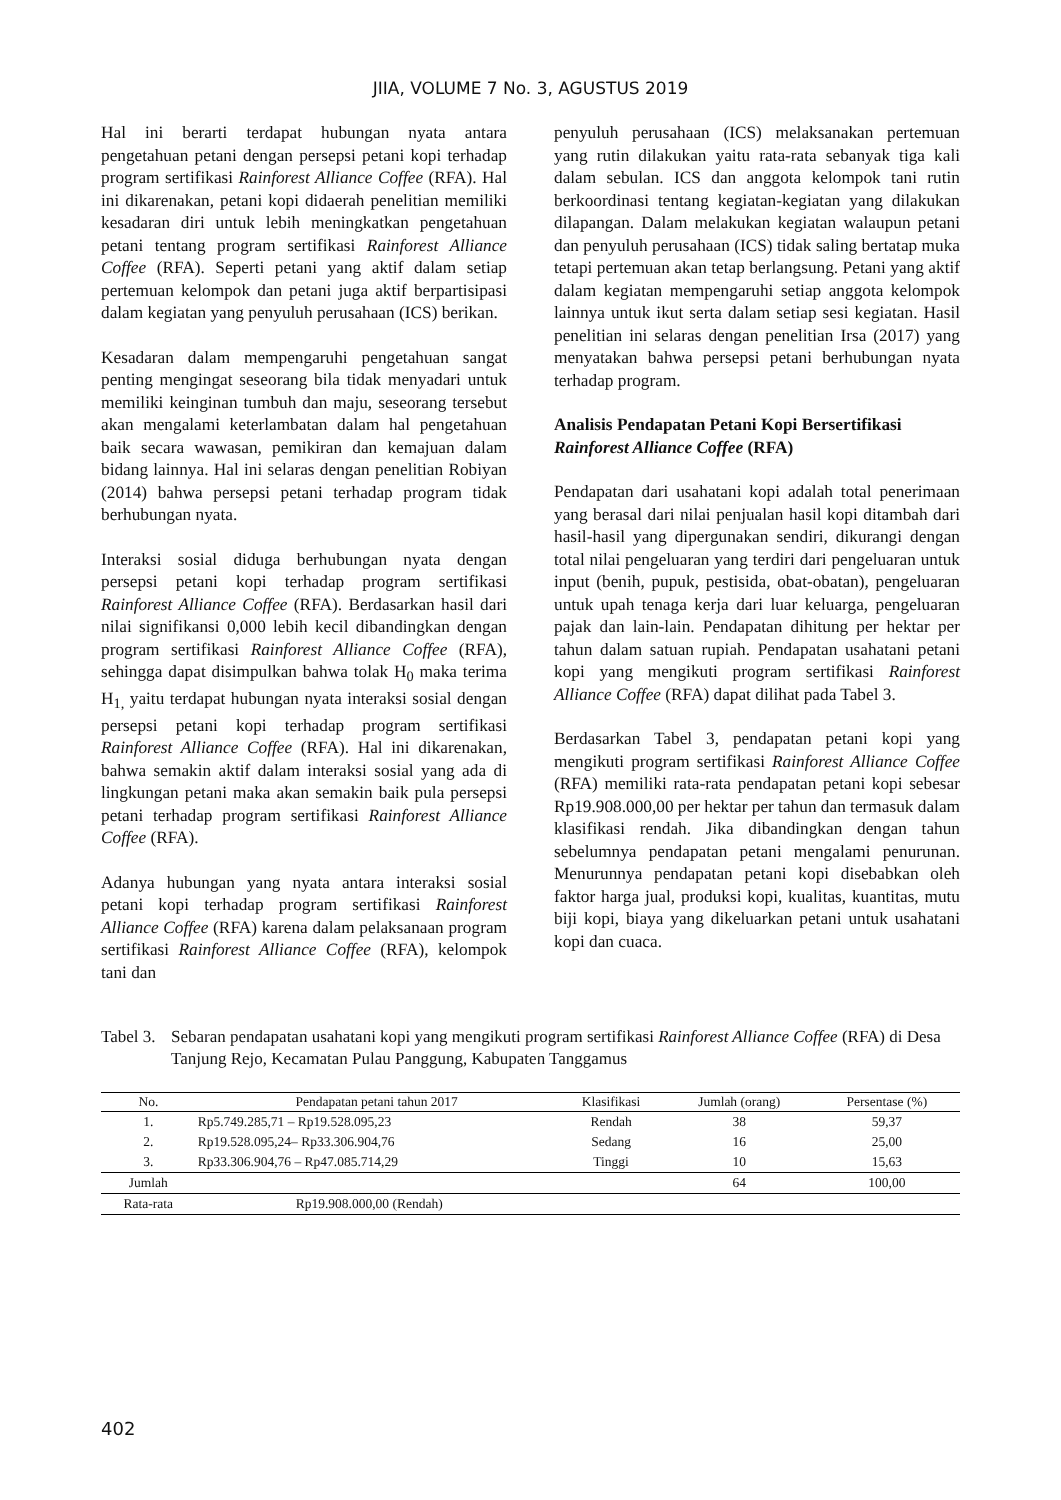JIIA, VOLUME 7 No. 3, AGUSTUS 2019
Hal ini berarti terdapat hubungan nyata antara pengetahuan petani dengan persepsi petani kopi terhadap program sertifikasi Rainforest Alliance Coffee (RFA). Hal ini dikarenakan, petani kopi didaerah penelitian memiliki kesadaran diri untuk lebih meningkatkan pengetahuan petani tentang program sertifikasi Rainforest Alliance Coffee (RFA). Seperti petani yang aktif dalam setiap pertemuan kelompok dan petani juga aktif berpartisipasi dalam kegiatan yang penyuluh perusahaan (ICS) berikan.
Kesadaran dalam mempengaruhi pengetahuan sangat penting mengingat seseorang bila tidak menyadari untuk memiliki keinginan tumbuh dan maju, seseorang tersebut akan mengalami keterlambatan dalam hal pengetahuan baik secara wawasan, pemikiran dan kemajuan dalam bidang lainnya. Hal ini selaras dengan penelitian Robiyan (2014) bahwa persepsi petani terhadap program tidak berhubungan nyata.
Interaksi sosial diduga berhubungan nyata dengan persepsi petani kopi terhadap program sertifikasi Rainforest Alliance Coffee (RFA). Berdasarkan hasil dari nilai signifikansi 0,000 lebih kecil dibandingkan dengan program sertifikasi Rainforest Alliance Coffee (RFA), sehingga dapat disimpulkan bahwa tolak H<sub>0</sub> maka terima H<sub>1,</sub> yaitu terdapat hubungan nyata interaksi sosial dengan persepsi petani kopi terhadap program sertifikasi Rainforest Alliance Coffee (RFA). Hal ini dikarenakan, bahwa semakin aktif dalam interaksi sosial yang ada di lingkungan petani maka akan semakin baik pula persepsi petani terhadap program sertifikasi Rainforest Alliance Coffee (RFA).
Adanya hubungan yang nyata antara interaksi sosial petani kopi terhadap program sertifikasi Rainforest Alliance Coffee (RFA) karena dalam pelaksanaan program sertifikasi Rainforest Alliance Coffee (RFA), kelompok tani dan
penyuluh perusahaan (ICS) melaksanakan pertemuan yang rutin dilakukan yaitu rata-rata sebanyak tiga kali dalam sebulan. ICS dan anggota kelompok tani rutin berkoordinasi tentang kegiatan-kegiatan yang dilakukan dilapangan. Dalam melakukan kegiatan walaupun petani dan penyuluh perusahaan (ICS) tidak saling bertatap muka tetapi pertemuan akan tetap berlangsung. Petani yang aktif dalam kegiatan mempengaruhi setiap anggota kelompok lainnya untuk ikut serta dalam setiap sesi kegiatan. Hasil penelitian ini selaras dengan penelitian Irsa (2017) yang menyatakan bahwa persepsi petani berhubungan nyata terhadap program.
Analisis Pendapatan Petani Kopi Bersertifikasi Rainforest Alliance Coffee (RFA)
Pendapatan dari usahatani kopi adalah total penerimaan yang berasal dari nilai penjualan hasil kopi ditambah dari hasil-hasil yang dipergunakan sendiri, dikurangi dengan total nilai pengeluaran yang terdiri dari pengeluaran untuk input (benih, pupuk, pestisida, obat-obatan), pengeluaran untuk upah tenaga kerja dari luar keluarga, pengeluaran pajak dan lain-lain. Pendapatan dihitung per hektar per tahun dalam satuan rupiah. Pendapatan usahatani petani kopi yang mengikuti program sertifikasi Rainforest Alliance Coffee (RFA) dapat dilihat pada Tabel 3.
Berdasarkan Tabel 3, pendapatan petani kopi yang mengikuti program sertifikasi Rainforest Alliance Coffee (RFA) memiliki rata-rata pendapatan petani kopi sebesar Rp19.908.000,00 per hektar per tahun dan termasuk dalam klasifikasi rendah. Jika dibandingkan dengan tahun sebelumnya pendapatan petani mengalami penurunan. Menurunnya pendapatan petani kopi disebabkan oleh faktor harga jual, produksi kopi, kualitas, kuantitas, mutu biji kopi, biaya yang dikeluarkan petani untuk usahatani kopi dan cuaca.
Tabel 3. Sebaran pendapatan usahatani kopi yang mengikuti program sertifikasi Rainforest Alliance Coffee (RFA) di Desa Tanjung Rejo, Kecamatan Pulau Panggung, Kabupaten Tanggamus
| No. | Pendapatan petani tahun 2017 | Klasifikasi | Jumlah (orang) | Persentase (%) |
| --- | --- | --- | --- | --- |
| 1. | Rp5.749.285,71 – Rp19.528.095,23 | Rendah | 38 | 59,37 |
| 2. | Rp19.528.095,24– Rp33.306.904,76 | Sedang | 16 | 25,00 |
| 3. | Rp33.306.904,76 – Rp47.085.714,29 | Tinggi | 10 | 15,63 |
| Jumlah | | | 64 | 100,00 |
| Rata-rata | Rp19.908.000,00 (Rendah) | | | |
402